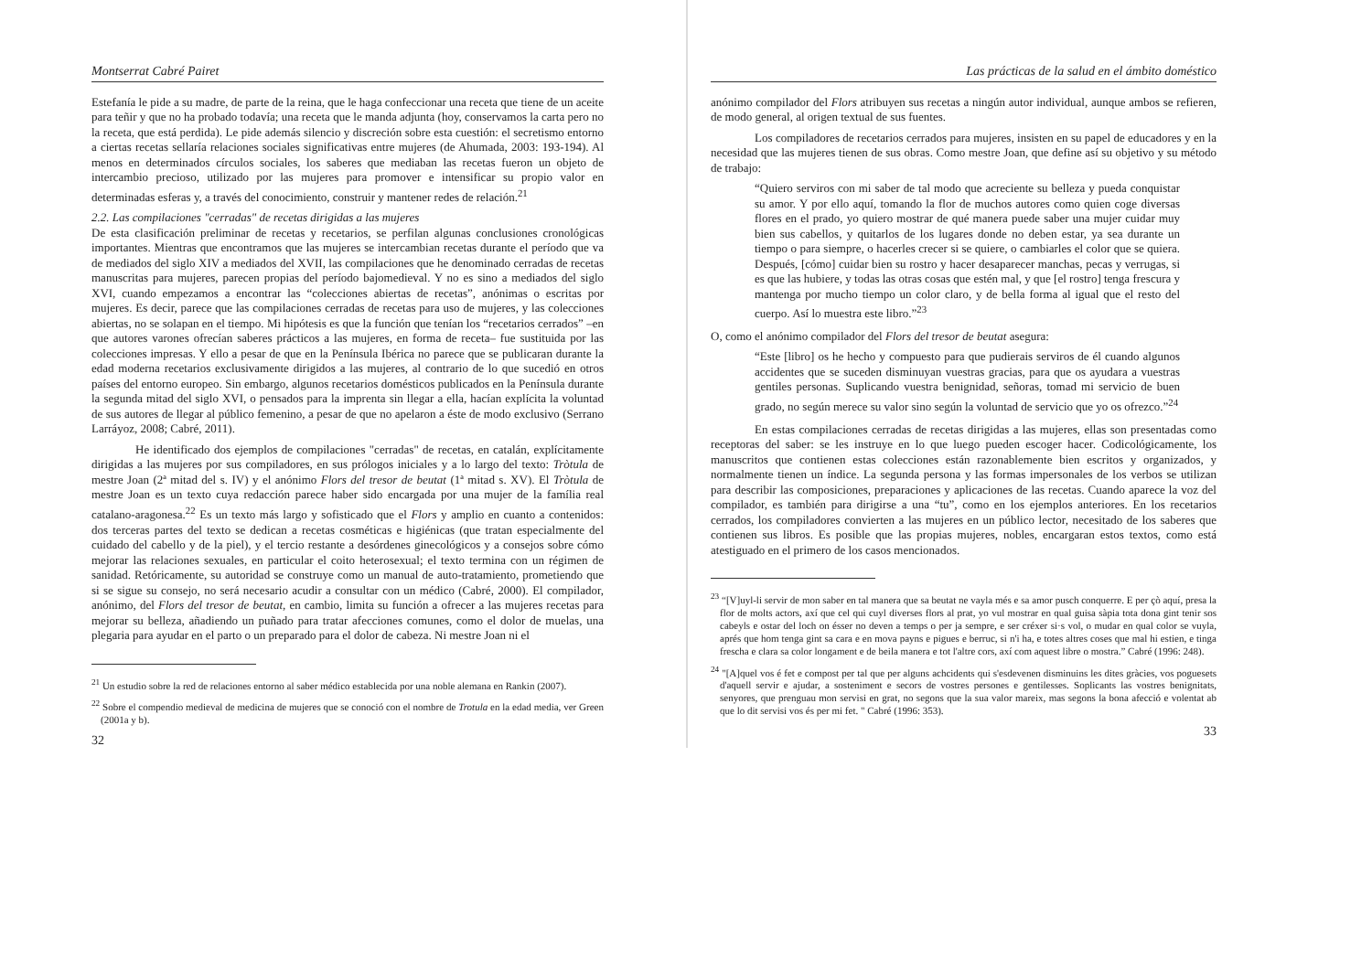Montserrat Cabré Pairet
Estefanía le pide a su madre, de parte de la reina, que le haga confeccionar una receta que tiene de un aceite para teñir y que no ha probado todavía; una receta que le manda adjunta (hoy, conservamos la carta pero no la receta, que está perdida). Le pide además silencio y discreción sobre esta cuestión: el secretismo entorno a ciertas recetas sellaría relaciones sociales significativas entre mujeres (de Ahumada, 2003: 193-194). Al menos en determinados círculos sociales, los saberes que mediaban las recetas fueron un objeto de intercambio precioso, utilizado por las mujeres para promover e intensificar su propio valor en determinadas esferas y, a través del conocimiento, construir y mantener redes de relación.<sup>21</sup>
2.2. Las compilaciones "cerradas" de recetas dirigidas a las mujeres
De esta clasificación preliminar de recetas y recetarios, se perfilan algunas conclusiones cronológicas importantes. Mientras que encontramos que las mujeres se intercambian recetas durante el período que va de mediados del siglo XIV a mediados del XVII, las compilaciones que he denominado cerradas de recetas manuscritas para mujeres, parecen propias del período bajomedieval. Y no es sino a mediados del siglo XVI, cuando empezamos a encontrar las “colecciones abiertas de recetas”, anónimas o escritas por mujeres. Es decir, parece que las compilaciones cerradas de recetas para uso de mujeres, y las colecciones abiertas, no se solapan en el tiempo. Mi hipótesis es que la función que tenían los “recetarios cerrados” –en que autores varones ofrecían saberes prácticos a las mujeres, en forma de receta– fue sustituida por las colecciones impresas. Y ello a pesar de que en la Península Ibérica no parece que se publicaran durante la edad moderna recetarios exclusivamente dirigidos a las mujeres, al contrario de lo que sucedió en otros países del entorno europeo. Sin embargo, algunos recetarios domésticos publicados en la Península durante la segunda mitad del siglo XVI, o pensados para la imprenta sin llegar a ella, hacían explícita la voluntad de sus autores de llegar al público femenino, a pesar de que no apelaron a éste de modo exclusivo (Serrano Larráyoz, 2008; Cabré, 2011).
He identificado dos ejemplos de compilaciones "cerradas" de recetas, en catalán, explícitamente dirigidas a las mujeres por sus compiladores, en sus prólogos iniciales y a lo largo del texto: Tròtula de mestre Joan (2ª mitad del s. IV) y el anónimo Flors del tresor de beutat (1ª mitad s. XV). El Tròtula de mestre Joan es un texto cuya redacción parece haber sido encargada por una mujer de la família real catalano-aragonesa.<sup>22</sup> Es un texto más largo y sofisticado que el Flors y amplio en cuanto a contenidos: dos terceras partes del texto se dedican a recetas cosméticas e higiénicas (que tratan especialmente del cuidado del cabello y de la piel), y el tercio restante a desórdenes ginecológicos y a consejos sobre cómo mejorar las relaciones sexuales, en particular el coito heterosexual; el texto termina con un régimen de sanidad. Retóricamente, su autoridad se construye como un manual de auto-tratamiento, prometiendo que si se sigue su consejo, no será necesario acudir a consultar con un médico (Cabré, 2000). El compilador, anónimo, del Flors del tresor de beutat, en cambio, limita su función a ofrecer a las mujeres recetas para mejorar su belleza, añadiendo un puñado para tratar afecciones comunes, como el dolor de muelas, una plegaria para ayudar en el parto o un preparado para el dolor de cabeza. Ni mestre Joan ni el
<sup>21</sup> Un estudio sobre la red de relaciones entorno al saber médico establecida por una noble alemana en Rankin (2007).
<sup>22</sup> Sobre el compendio medieval de medicina de mujeres que se conoció con el nombre de Trotula en la edad media, ver Green (2001a y b).
32
Las prácticas de la salud en el ámbito doméstico
anónimo compilador del Flors atribuyen sus recetas a ningún autor individual, aunque ambos se refieren, de modo general, al origen textual de sus fuentes.
Los compiladores de recetarios cerrados para mujeres, insisten en su papel de educadores y en la necesidad que las mujeres tienen de sus obras. Como mestre Joan, que define así su objetivo y su método de trabajo:
“Quiero serviros con mi saber de tal modo que acreciente su belleza y pueda conquistar su amor. Y por ello aquí, tomando la flor de muchos autores como quien coge diversas flores en el prado, yo quiero mostrar de qué manera puede saber una mujer cuidar muy bien sus cabellos, y quitarlos de los lugares donde no deben estar, ya sea durante un tiempo o para siempre, o hacerles crecer si se quiere, o cambiarles el color que se quiera. Después, [cómo] cuidar bien su rostro y hacer desaparecer manchas, pecas y verrugas, si es que las hubiere, y todas las otras cosas que estén mal, y que [el rostro] tenga frescura y mantenga por mucho tiempo un color claro, y de bella forma al igual que el resto del cuerpo. Así lo muestra este libro.”<sup>23</sup>
O, como el anónimo compilador del Flors del tresor de beutat asegura:
“Este [libro] os he hecho y compuesto para que pudierais serviros de él cuando algunos accidentes que se suceden disminuyan vuestras gracias, para que os ayudara a vuestras gentiles personas. Suplicando vuestra benignidad, señoras, tomad mi servicio de buen grado, no según merece su valor sino según la voluntad de servicio que yo os ofrezco.”<sup>24</sup>
En estas compilaciones cerradas de recetas dirigidas a las mujeres, ellas son presentadas como receptoras del saber: se les instruye en lo que luego pueden escoger hacer. Codicológicamente, los manuscritos que contienen estas colecciones están razonablemente bien escritos y organizados, y normalmente tienen un índice. La segunda persona y las formas impersonales de los verbos se utilizan para describir las composiciones, preparaciones y aplicaciones de las recetas. Cuando aparece la voz del compilador, es también para dirigirse a una “tu”, como en los ejemplos anteriores. En los recetarios cerrados, los compiladores convierten a las mujeres en un público lector, necesitado de los saberes que contienen sus libros. Es posible que las propias mujeres, nobles, encargaran estos textos, como está atestiguado en el primero de los casos mencionados.
<sup>23</sup> “[V]uyl-li servir de mon saber en tal manera que sa beutat ne vayla més e sa amor pusch conquerre. E per çò aquí, presa la flor de molts actors, axí que cel qui cuyl diverses flors al prat, yo vul mostrar en qual guisa sàpia tota dona gint tenir sos cabeyls e ostar del loch on ésser no deven a temps o per ja sempre, e ser créxer si·s vol, o mudar en qual color se vuyla, aprés que hom tenga gint sa cara e en mova payns e pigues e berruc, si n'i ha, e totes altres coses que mal hi estien, e tinga frescha e clara sa color longament e de beila manera e tot l'altre cors, axí com aquest libre o mostra.” Cabré (1996: 248).
<sup>24</sup> "[A]quel vos é fet e compost per tal que per alguns achcidents qui s'esdevenen disminuins les dites gràcies, vos poguesets d'aquell servir e ajudar, a sosteniment e secors de vostres persones e gentilesses. Soplicants las vostres benignitats, senyores, que prenguau mon servisi en grat, no segons que la sua valor mareix, mas segons la bona afecció e volentat ab que lo dit servisi vos és per mi fet. " Cabré (1996: 353).
33